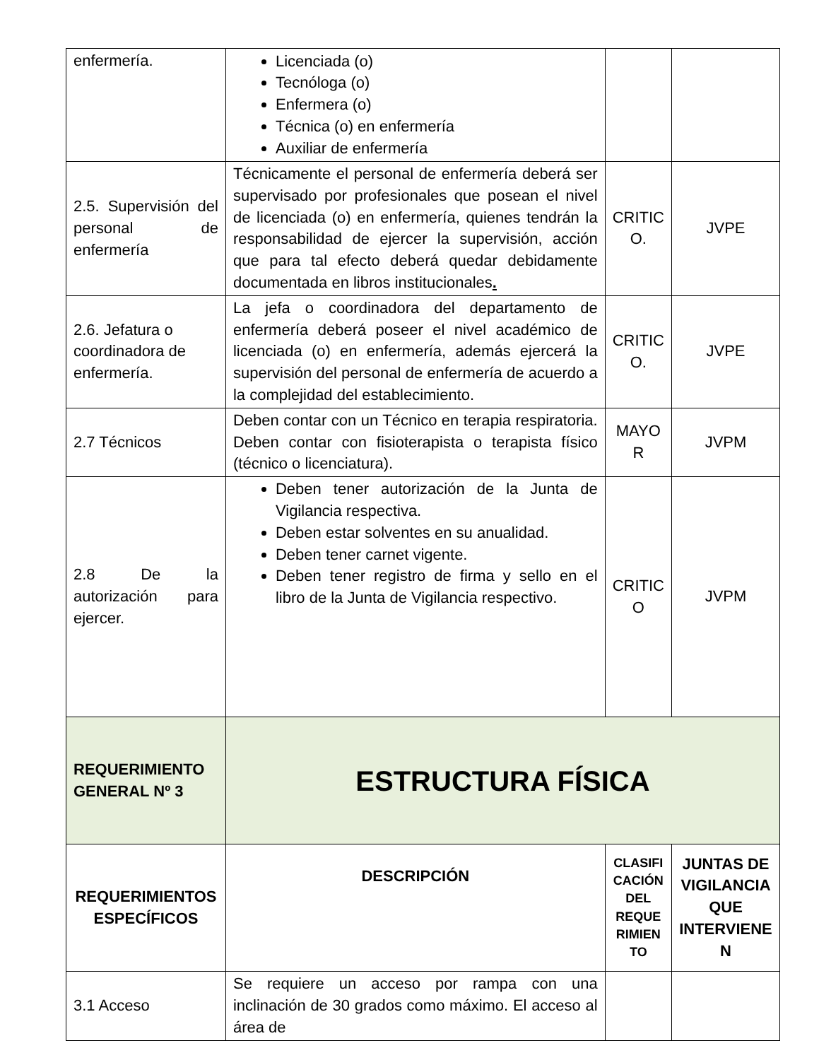| enfermería. | Licenciada (o) Tecnóloga (o) Enfermera (o) Técnica (o) en enfermería Auxiliar de enfermería | | |
| 2.5. Supervisión del personal de enfermería | Técnicamente el personal de enfermería deberá ser supervisado por profesionales que posean el nivel de licenciada (o) en enfermería, quienes tendrán la responsabilidad de ejercer la supervisión, acción que para tal efecto deberá quedar debidamente documentada en libros institucionales . | CRITIC O. | JVPE |
| 2.6. Jefatura o coordinadora de enfermería. | La jefa o coordinadora del departamento de enfermería deberá poseer el nivel académico de licenciada (o) en enfermería, además ejercerá la supervisión del personal de enfermería de acuerdo a la complejidad del establecimiento. | CRITIC O. | JVPE |
| 2.7 Técnicos | Deben contar con un Técnico en terapia respiratoria. Deben contar con fisioterapista o terapista físico (técnico o licenciatura). | MAYO R | JVPM |
| 2.8 De la autorización para ejercer. | Deben tener autorización de la Junta de Vigilancia respectiva. Deben estar solventes en su anualidad. Deben tener carnet vigente. Deben tener registro de firma y sello en el libro de la Junta de Vigilancia respectivo. | CRITIC O | JVPM |
| REQUERIMIENTO GENERAL Nº 3 | ESTRUCTURA FÍSICA | | |
| REQUERIMIENTOS ESPECÍFICOS | DESCRIPCIÓN | CLASIFI CACIÓN DEL REQUE RIMIEN TO | JUNTAS DE VIGILANCIA QUE INTERVIENE N |
| 3.1 Acceso | Se requiere un acceso por rampa con una inclinación de 30 grados como máximo. El acceso al área de | | |